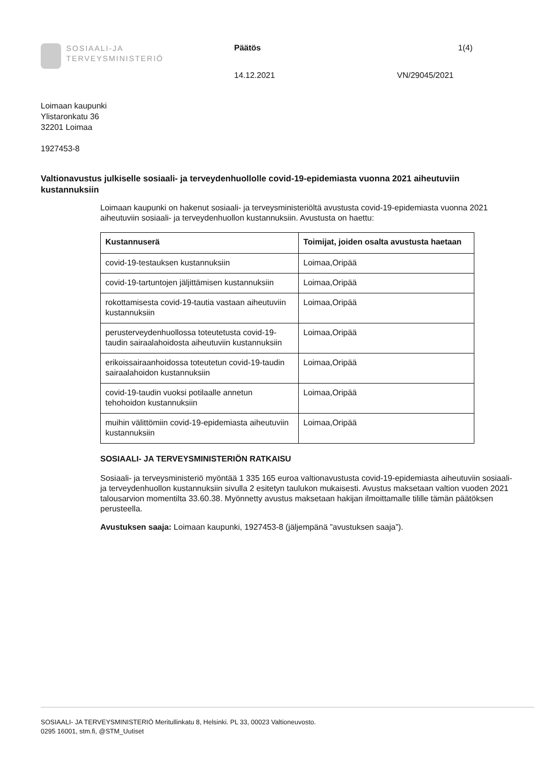SOSIAALI-JA
TERVEYSMINISTERIÖ
Päätös
14.12.2021
VN/29045/2021
1(4)
Loimaan kaupunki
Ylistaronkatu 36
32201 Loimaa
1927453-8
Valtionavustus julkiselle sosiaali- ja terveydenhuollolle covid-19-epidemiasta vuonna 2021 aiheutuviin kustannuksiin
Loimaan kaupunki on hakenut sosiaali- ja terveysministeriöltä avustusta covid-19-epidemiasta vuonna 2021 aiheutuviin sosiaali- ja terveydenhuollon kustannuksiin. Avustusta on haettu:
| Kustannuserä | Toimijat, joiden osalta avustusta haetaan |
| --- | --- |
| covid-19-testauksen kustannuksiin | Loimaa,Oripää |
| covid-19-tartuntojen jäljittämisen kustannuksiin | Loimaa,Oripää |
| rokottamisesta covid-19-tautia vastaan aiheutuviin kustannuksiin | Loimaa,Oripää |
| perusterveydenhuollossa toteutetusta covid-19-taudin sairaalahoidosta aiheutuviin kustannuksiin | Loimaa,Oripää |
| erikoissairaanhoidossa toteutetun covid-19-taudin sairaalahoidon kustannuksiin | Loimaa,Oripää |
| covid-19-taudin vuoksi potilaalle annetun tehohoidon kustannuksiin | Loimaa,Oripää |
| muihin välittömiin covid-19-epidemiasta aiheutuviin kustannuksiin | Loimaa,Oripää |
SOSIAALI- JA TERVEYSMINISTERIÖN RATKAISU
Sosiaali- ja terveysministeriö myöntää 1 335 165 euroa valtionavustusta covid-19-epidemiasta aiheutuviin sosiaali- ja terveydenhuollon kustannuksiin sivulla 2 esitetyn taulukon mukaisesti. Avustus maksetaan valtion vuoden 2021 talousarvion momentilta 33.60.38. Myönnetty avustus maksetaan hakijan ilmoittamalle tilille tämän päätöksen perusteella.
Avustuksen saaja: Loimaan kaupunki, 1927453-8 (jäljempänä ”avustuksen saaja”).
SOSIAALI- JA TERVEYSMINISTERIÖ Meritullinkatu 8, Helsinki. PL 33, 00023 Valtioneuvosto.
0295 16001, stm.fi, @STM_Uutiset